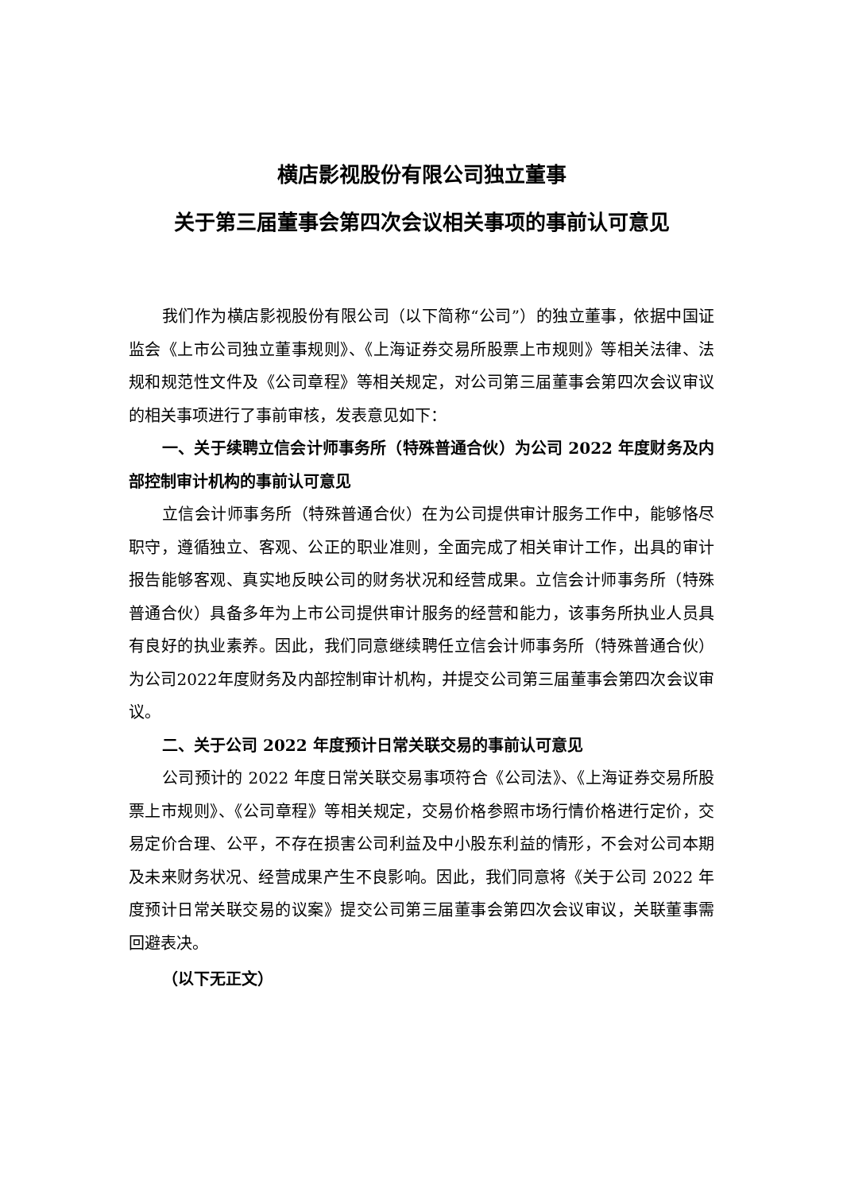横店影视股份有限公司独立董事
关于第三届董事会第四次会议相关事项的事前认可意见
我们作为横店影视股份有限公司（以下简称“公司”）的独立董事，依据中国证监会《上市公司独立董事规则》、《上海证券交易所股票上市规则》等相关法律、法规和规范性文件及《公司章程》等相关规定，对公司第三届董事会第四次会议审议的相关事项进行了事前审核，发表意见如下：
一、关于续聘立信会计师事务所（特殊普通合伙）为公司 2022 年度财务及内部控制审计机构的事前认可意见
立信会计师事务所（特殊普通合伙）在为公司提供审计服务工作中，能够恪尽职守，遵循独立、客观、公正的职业准则，全面完成了相关审计工作，出具的审计报告能够客观、真实地反映公司的财务状况和经营成果。立信会计师事务所（特殊普通合伙）具备多年为上市公司提供审计服务的经营和能力，该事务所执业人员具有良好的执业素养。因此，我们同意继续聘任立信会计师事务所（特殊普通合伙）为公司2022年度财务及内部控制审计机构，并提交公司第三届董事会第四次会议审议。
二、关于公司 2022 年度预计日常关联交易的事前认可意见
公司预计的 2022 年度日常关联交易事项符合《公司法》、《上海证券交易所股票上市规则》、《公司章程》等相关规定，交易价格参照市场行情价格进行定价，交易定价合理、公平，不存在损害公司利益及中小股东利益的情形，不会对公司本期及未来财务状况、经营成果产生不良影响。因此，我们同意将《关于公司 2022 年度预计日常关联交易的议案》提交公司第三届董事会第四次会议审议，关联董事需回避表决。
（以下无正文）